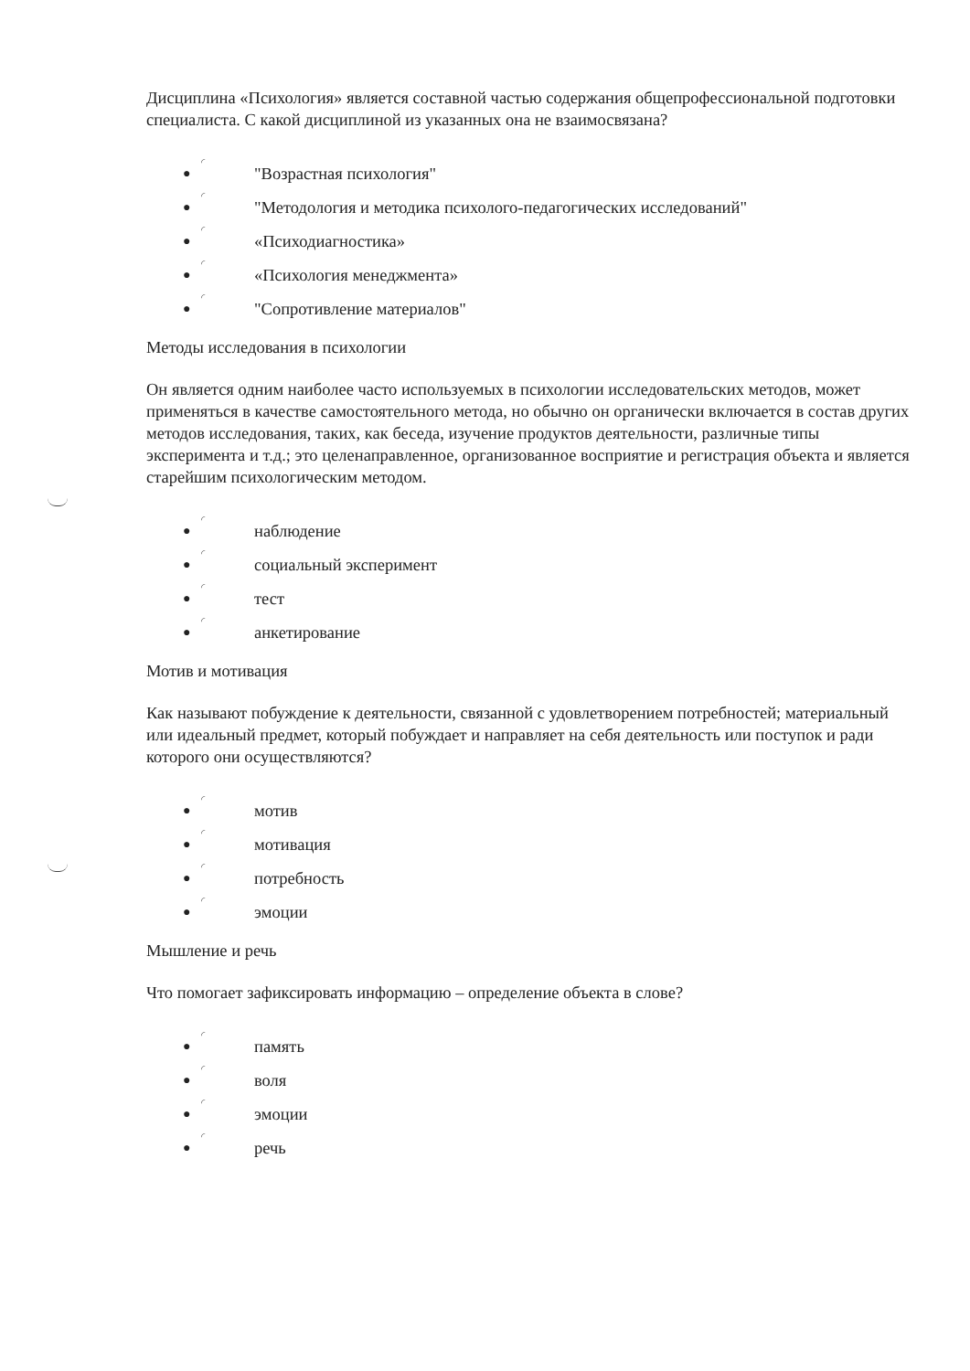Дисциплина «Психология» является составной частью содержания общепрофессиональной подготовки специалиста. С какой дисциплиной из указанных она не взаимосвязана?
● ◜ "Возрастная психология"
● ◜ "Методология и методика психолого-педагогических исследований"
● ◜ «Психодиагностика»
● ◜ «Психология менеджмента»
● ◜ "Сопротивление материалов"
Методы исследования в психологии
Он является одним наиболее часто используемых в психологии исследовательских методов, может применяться в качестве самостоятельного метода, но обычно он органически включается в состав других методов исследования, таких, как беседа, изучение продуктов деятельности, различные типы эксперимента и т.д.; это целенаправленное, организованное восприятие и регистрация объекта и является старейшим психологическим методом.
● ◜ наблюдение
● ◜ социальный эксперимент
● ◜ тест
● ◜ анкетирование
Мотив и мотивация
Как называют побуждение к деятельности, связанной с удовлетворением потребностей; материальный или идеальный предмет, который побуждает и направляет на себя деятельность или поступок и ради которого они осуществляются?
● ◜ мотив
● ◜ мотивация
● ◜ потребность
● ◜ эмоции
Мышление и речь
Что помогает зафиксировать информацию – определение объекта в слове?
● ◜ память
● ◜ воля
● ◜ эмоции
● ◜ речь